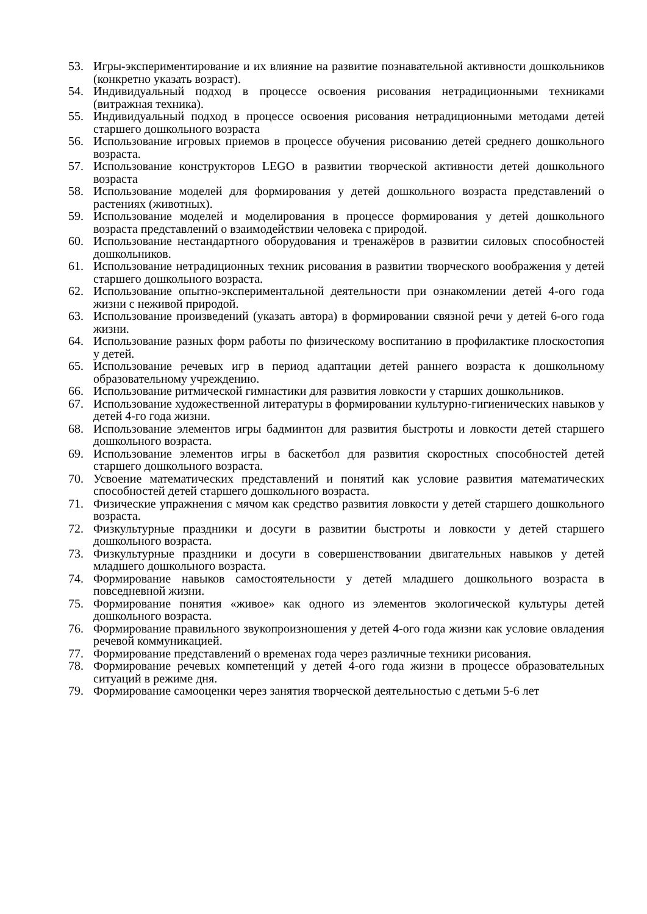53. Игры-экспериментирование и их влияние на развитие познавательной активности дошкольников (конкретно указать возраст).
54. Индивидуальный подход в процессе освоения рисования нетрадиционными техниками (витражная техника).
55. Индивидуальный подход в процессе освоения рисования нетрадиционными методами детей старшего дошкольного возраста
56. Использование игровых приемов в процессе обучения рисованию детей среднего дошкольного возраста.
57. Использование конструкторов LEGO в развитии творческой активности детей дошкольного возраста
58. Использование моделей для формирования у детей дошкольного возраста представлений о растениях (животных).
59. Использование моделей и моделирования в процессе формирования у детей дошкольного возраста представлений о взаимодействии человека с природой.
60. Использование нестандартного оборудования и тренажёров в развитии силовых способностей дошкольников.
61. Использование нетрадиционных техник рисования в развитии творческого воображения у детей старшего дошкольного возраста.
62. Использование опытно-экспериментальной деятельности при ознакомлении детей 4-ого года жизни с неживой природой.
63. Использование произведений (указать автора) в формировании связной речи у детей 6-ого года жизни.
64. Использование разных форм работы по физическому воспитанию в профилактике плоскостопия у детей.
65. Использование речевых игр в период адаптации детей раннего возраста к дошкольному образовательному учреждению.
66. Использование ритмической гимнастики для развития ловкости у старших дошкольников.
67. Использование художественной литературы в формировании культурно-гигиенических навыков у детей 4-го года жизни.
68. Использование элементов игры бадминтон для развития быстроты и ловкости детей старшего дошкольного возраста.
69. Использование элементов игры в баскетбол для развития скоростных способностей детей старшего дошкольного возраста.
70. Усвоение математических представлений и понятий как условие развития математических способностей детей старшего дошкольного возраста.
71. Физические упражнения с мячом как средство развития ловкости у детей старшего дошкольного возраста.
72. Физкультурные праздники и досуги в развитии быстроты и ловкости у детей старшего дошкольного возраста.
73. Физкультурные праздники и досуги в совершенствовании двигательных навыков у детей младшего дошкольного возраста.
74. Формирование навыков самостоятельности у детей младшего дошкольного возраста в повседневной жизни.
75. Формирование понятия «живое» как одного из элементов экологической культуры детей дошкольного возраста.
76. Формирование правильного звукопроизношения у детей 4-ого года жизни как условие овладения речевой коммуникацией.
77. Формирование представлений о временах года через различные техники рисования.
78. Формирование речевых компетенций у детей 4-ого года жизни в процессе образовательных ситуаций в режиме дня.
79. Формирование самооценки через занятия творческой деятельностью с детьми 5-6 лет